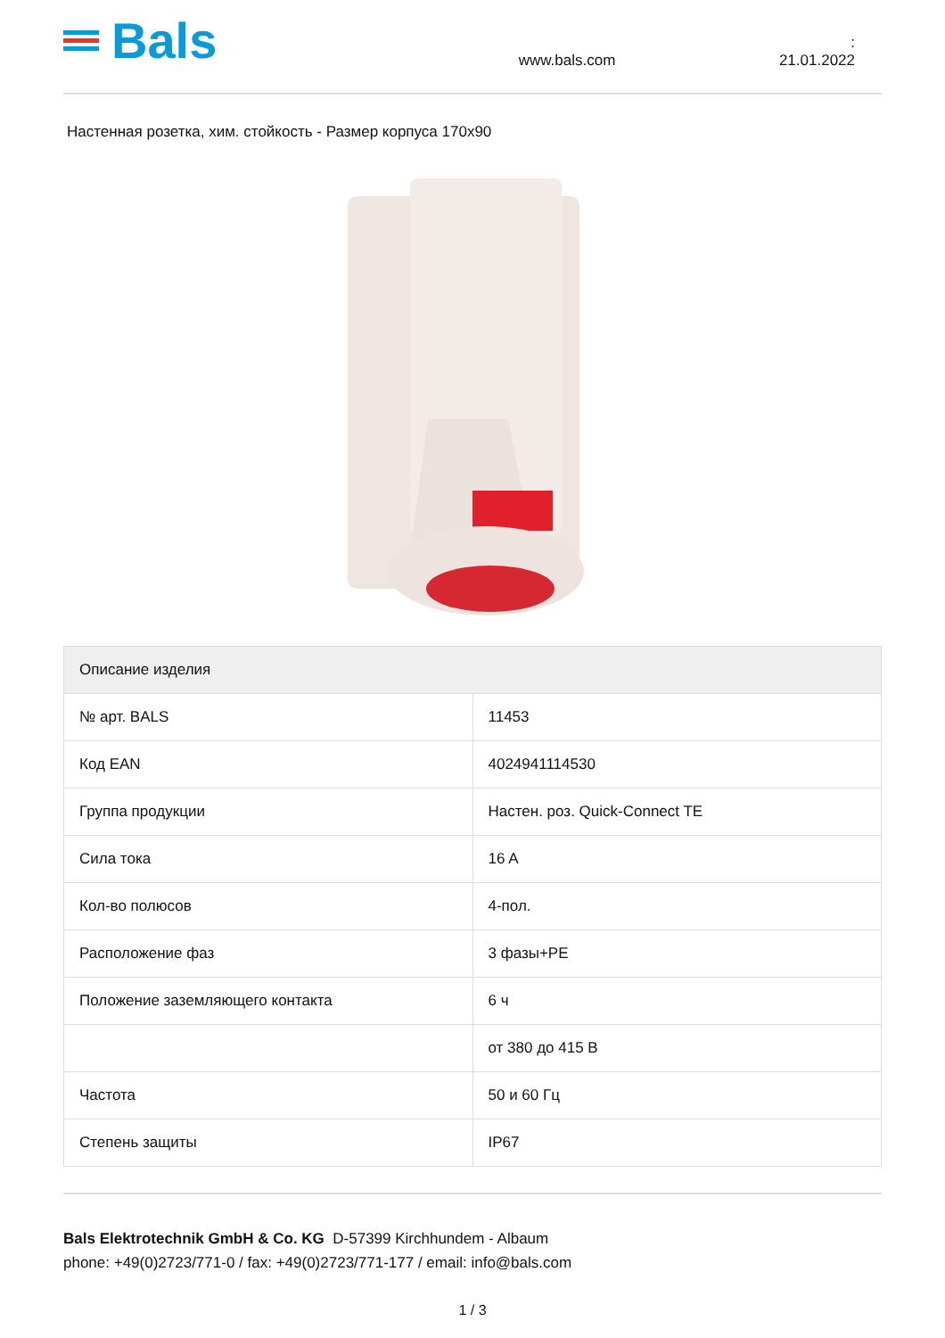Bals
www.bals.com
: 21.01.2022
Настенная розетка, хим. стойкость - Размер корпуса 170x90
| Описание изделия | |
| --- | --- |
| № арт. BALS | 11453 |
| Код EAN | 4024941114530 |
| Группа продукции | Настен. роз. Quick-Connect TE |
| Сила тока | 16 A |
| Кол-во полюсов | 4-пол. |
| Расположение фаз | 3 фазы+PE |
| Положение заземляющего контакта | 6 ч |
| | от 380 до 415 В |
| Частота | 50 и 60 Гц |
| Степень защиты | IP67 |
Bals Elektrotechnik GmbH & Co. KG D-57399 Kirchhundem - Albaum
phone: +49(0)2723/771-0 / fax: +49(0)2723/771-177 / email: info@bals.com
1 / 3